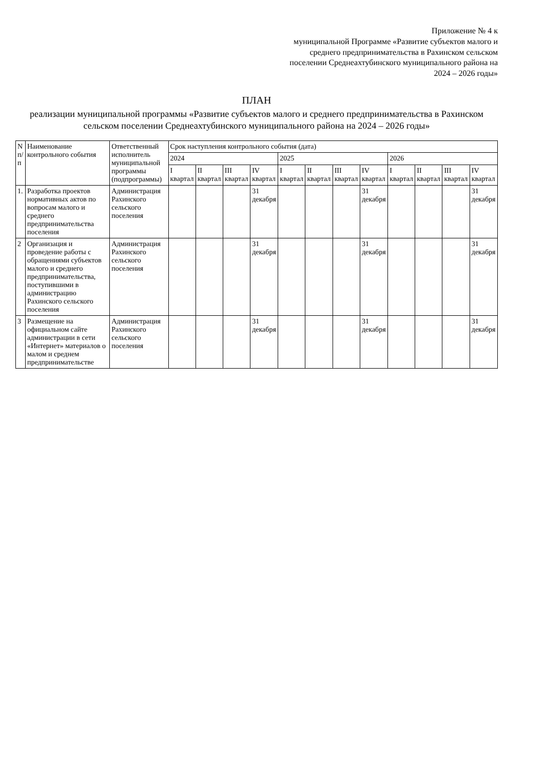Приложение № 4 к
муниципальной Программе «Развитие субъектов малого и среднего предпринимательства в Рахинском сельском поселении Среднеахтубинского муниципального района на 2024 – 2026 годы»
ПЛАН
реализации муниципальной программы «Развитие субъектов малого и среднего предпринимательства в Рахинском сельском поселении Среднеахтубинского муниципального района на 2024 – 2026 годы»
| N п/п | Наименование контрольного события | Ответственный исполнитель муниципальной программы (подпрограммы) | Срок наступления контрольного события (дата) | | | | | | | | | | | |
| --- | --- | --- | --- | --- | --- | --- | --- | --- | --- | --- | --- | --- | --- | --- |
| | | | 2024 | | | | 2025 | | | | 2026 | | | |
| | | | I квартал | II квартал | III квартал | IV квартал | I квартал | II квартал | III квартал | IV квартал | I квартал | II квартал | III квартал | IV квартал |
| 1. | Разработка проектов нормативных актов по вопросам малого и среднего предпринимательства поселения | Администрация Рахинского сельского поселения | | | | 31 декабря | | | | 31 декабря | | | | 31 декабря |
| 2 | Организация и проведение работы с обращениями субъектов малого и среднего предпринимательства, поступившими в администрацию Рахинского сельского поселения | Администрация Рахинского сельского поселения | | | | 31 декабря | | | | 31 декабря | | | | 31 декабря |
| 3 | Размещение на официальном сайте администрации в сети «Интернет» материалов о малом и среднем предпринимательстве | Администрация Рахинского сельского поселения | | | | 31 декабря | | | | 31 декабря | | | | 31 декабря |